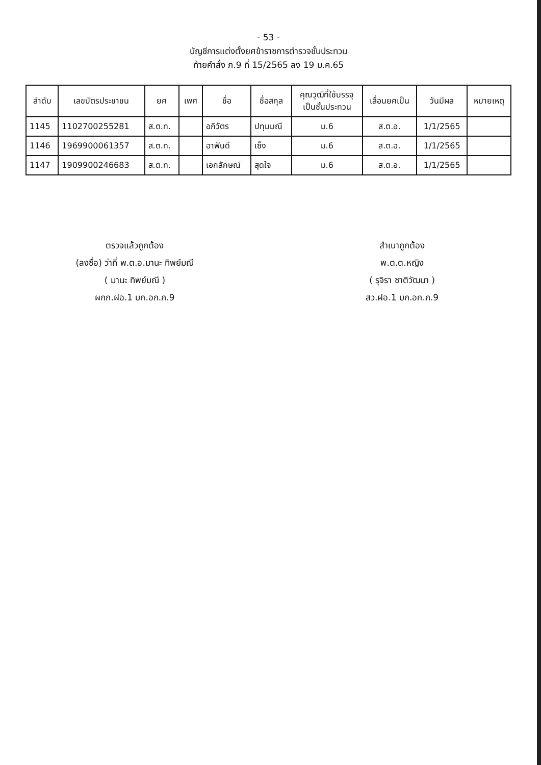- 53 -
บัญชีการแต่งตั้งยศข้าราชการตำรวจชั้นประทวน
ท้ายคำสั่ง ภ.9 ที่ 15/2565 ลง 19 ม.ค.65
| ลำดับ | เลขบัตรประชาชน | ยศ | เพศ | ชื่อ | ชื่อสกุล | คุณวุฒิที่ใช้บรรจุ เป็นชั้นประทวน | เลื่อนยศเป็น | วันมีผล | หมายเหตุ |
| --- | --- | --- | --- | --- | --- | --- | --- | --- | --- |
| 1145 | 1102700255281 | ส.ต.ท. | | อภิวัตร | ปทุมมณี | ม.6 | ส.ต.อ. | 1/1/2565 | |
| 1146 | 1969900061357 | ส.ต.ท. | | อาฟันดี | เซ็ง | ม.6 | ส.ต.อ. | 1/1/2565 | |
| 1147 | 1909900246683 | ส.ต.ท. | | เอกลักษณ์ | สุดใจ | ม.6 | ส.ต.อ. | 1/1/2565 | |
ตรวจแล้วถูกต้อง
(ลงชื่อ) ว่าที่ พ.ต.อ.มานะ ทิพย์มณี
( มานะ ทิพย์มณี )
ผกก.ฝอ.1 บก.อก.ภ.9
สำเนาถูกต้อง
พ.ต.ต.หญิง
( รุจิรา ชาติวัฒนา )
สว.ฝอ.1 บก.อก.ภ.9